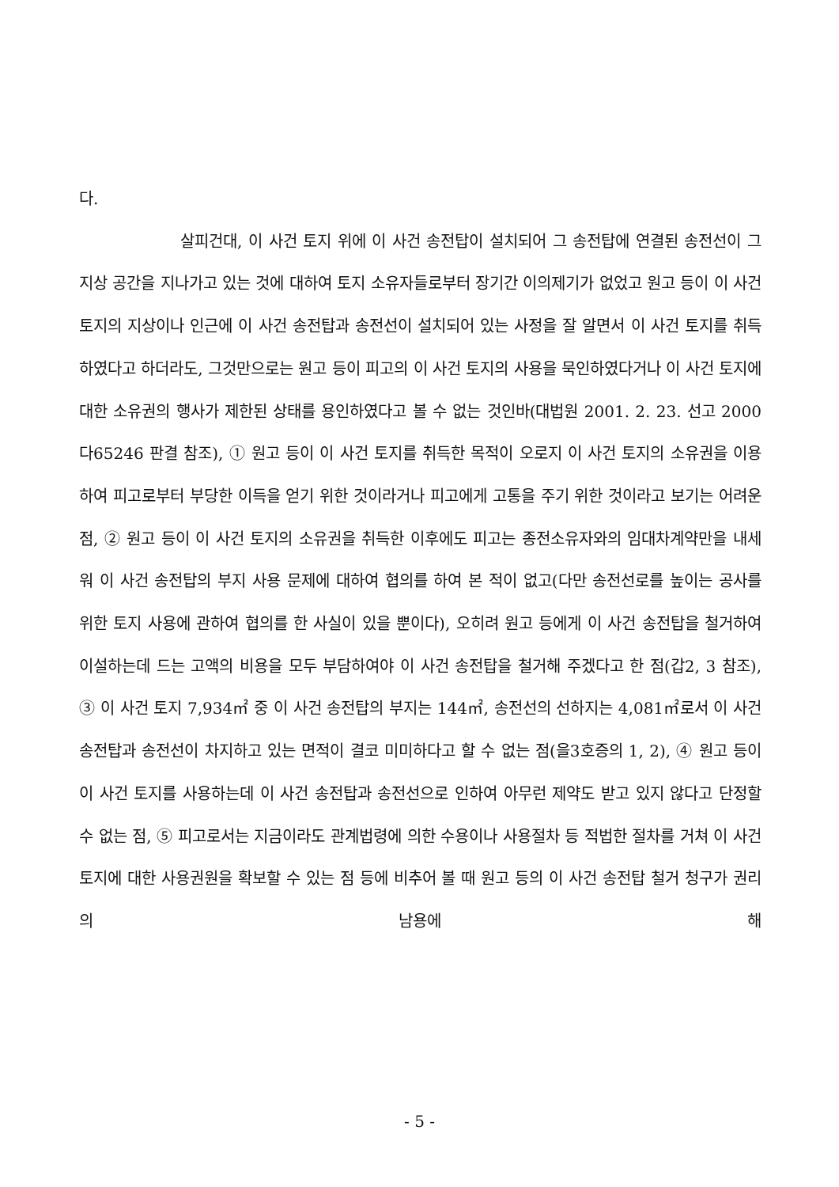다.
살피건대, 이 사건 토지 위에 이 사건 송전탑이 설치되어 그 송전탑에 연결된 송전선이 그 지상 공간을 지나가고 있는 것에 대하여 토지 소유자들로부터 장기간 이의제기가 없었고 원고 등이 이 사건 토지의 지상이나 인근에 이 사건 송전탑과 송전선이 설치되어 있는 사정을 잘 알면서 이 사건 토지를 취득하였다고 하더라도, 그것만으로는 원고 등이 피고의 이 사건 토지의 사용을 묵인하였다거나 이 사건 토지에 대한 소유권의 행사가 제한된 상태를 용인하였다고 볼 수 없는 것인바(대법원 2001. 2. 23. 선고 2000다65246 판결 참조), ① 원고 등이 이 사건 토지를 취득한 목적이 오로지 이 사건 토지의 소유권을 이용하여 피고로부터 부당한 이득을 얻기 위한 것이라거나 피고에게 고통을 주기 위한 것이라고 보기는 어려운 점, ② 원고 등이 이 사건 토지의 소유권을 취득한 이후에도 피고는 종전소유자와의 임대차계약만을 내세워 이 사건 송전탑의 부지 사용 문제에 대하여 협의를 하여 본 적이 없고(다만 송전선로를 높이는 공사를 위한 토지 사용에 관하여 협의를 한 사실이 있을 뿐이다), 오히려 원고 등에게 이 사건 송전탑을 철거하여 이설하는데 드는 고액의 비용을 모두 부담하여야 이 사건 송전탑을 철거해 주겠다고 한 점(갑2, 3 참조), ③ 이 사건 토지 7,934㎡ 중 이 사건 송전탑의 부지는 144㎡, 송전선의 선하지는 4,081㎡로서 이 사건 송전탑과 송전선이 차지하고 있는 면적이 결코 미미하다고 할 수 없는 점(을3호증의 1, 2), ④ 원고 등이 이 사건 토지를 사용하는데 이 사건 송전탑과 송전선으로 인하여 아무런 제약도 받고 있지 않다고 단정할 수 없는 점, ⑤ 피고로서는 지금이라도 관계법령에 의한 수용이나 사용절차 등 적법한 절차를 거쳐 이 사건 토지에 대한 사용권원을 확보할 수 있는 점 등에 비추어 볼 때 원고 등의 이 사건 송전탑 철거 청구가 권리의 남용에 해
- 5 -